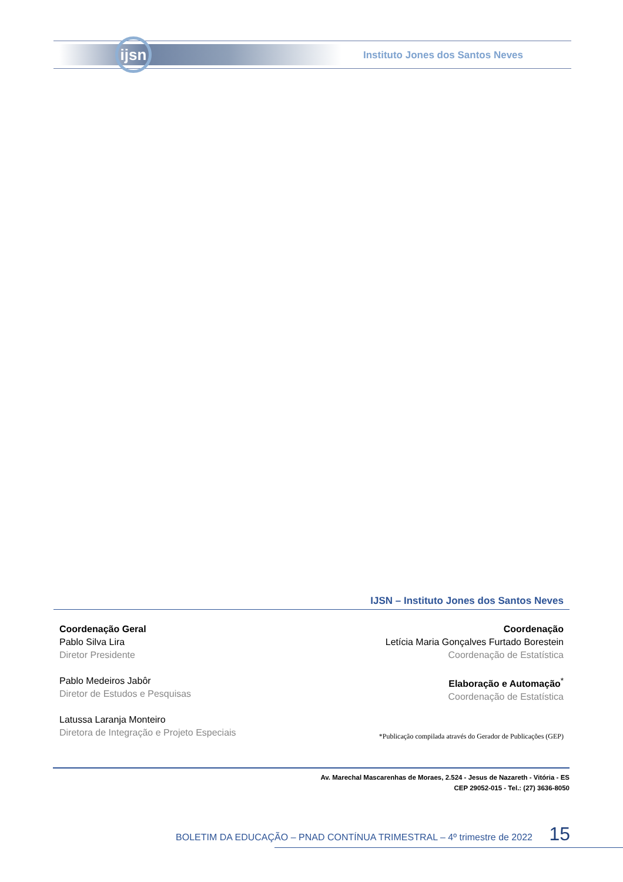ijsn
Instituto Jones dos Santos Neves
IJSN – Instituto Jones dos Santos Neves
Coordenação Geral
Pablo Silva Lira
Diretor Presidente
Pablo Medeiros Jabôr
Diretor de Estudos e Pesquisas
Latussa Laranja Monteiro
Diretora de Integração e Projeto Especiais
Coordenação
Letícia Maria Gonçalves Furtado Borestein
Coordenação de Estatística
Elaboração e Automação<sup>*</sup>
Coordenação de Estatística
*Publicação compilada através do Gerador de Publicações (GEP)
Av. Marechal Mascarenhas de Moraes, 2.524 - Jesus de Nazareth - Vitória - ES
CEP 29052-015 - Tel.: (27) 3636-8050
BOLETIM DA EDUCAÇÃO – PNAD CONTÍNUA TRIMESTRAL – 4º trimestre de 2022 15